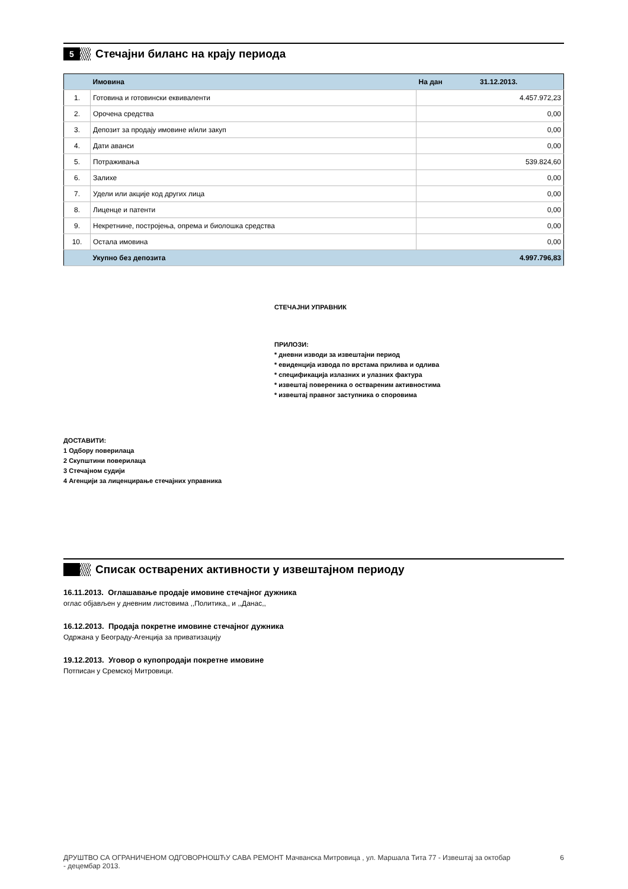5
Стечајни биланс на крају периода
| | Имовина | На дан 31.12.2013. |
| --- | --- | --- |
| 1. | Готовина и готовински еквиваленти | 4.457.972,23 |
| 2. | Орочена средства | 0,00 |
| 3. | Депозит за продају имовине и/или закуп | 0,00 |
| 4. | Дати аванси | 0,00 |
| 5. | Потраживања | 539.824,60 |
| 6. | Залихе | 0,00 |
| 7. | Удели или акције код других лица | 0,00 |
| 8. | Лиценце и патенти | 0,00 |
| 9. | Некретнине, постројења, опрема и биолошка средства | 0,00 |
| 10. | Остала имовина | 0,00 |
| | Укупно без депозита | 4.997.796,83 |
СТЕЧАЈНИ УПРАВНИК
ПРИЛОЗИ:
* дневни изводи за извештајни период
* евиденција извода по врстама прилива и одлива
* спецификација излазних и улазних фактура
* извештај повереника о оствареним активностима
* извештај правног заступника о споровима
ДОСТАВИТИ:
1 Одбору поверилаца
2 Скупштини поверилаца
3 Стечајном судији
4 Агенцији за лиценцирање стечајних управника
Списак остварених активности у извештајном периоду
16.11.2013. Оглашавање продаје имовине стечајног дужника
оглас објављен у дневним листовима ,,Политика,, и ,,Данас,,
16.12.2013. Продаја покретне имовине стечајног дужника
Одржана у Београду-Агенција за приватизацију
19.12.2013. Уговор о купопродаји покретне имовине
Потписан у Сремској Митровици.
ДРУШТВО СА ОГРАНИЧЕНОМ ОДГОВОРНОШЋУ САВА РЕМОНТ Мачванска Митровица , ул. Маршала Тита 77 - Извештај за октобар - децембар 2013.
6